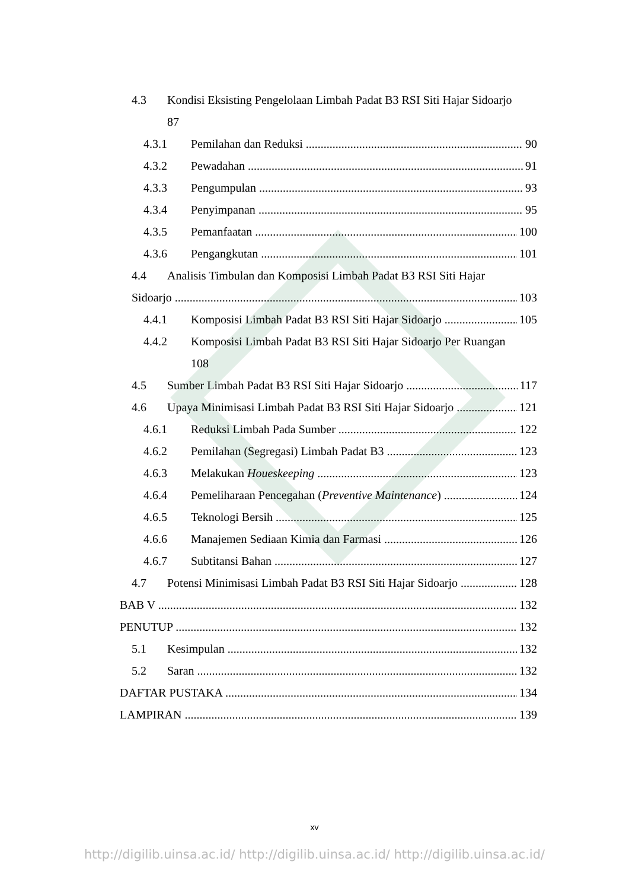4.3 Kondisi Eksisting Pengelolaan Limbah Padat B3 RSI Siti Hajar Sidoarjo
87
4.3.1 Pemilahan dan Reduksi 90
4.3.2 Pewadahan 91
4.3.3 Pengumpulan 93
4.3.4 Penyimpanan 95
4.3.5 Pemanfaatan 100
4.3.6 Pengangkutan 101
4.4 Analisis Timbulan dan Komposisi Limbah Padat B3 RSI Siti Hajar
Sidoarjo 103
4.4.1 Komposisi Limbah Padat B3 RSI Siti Hajar Sidoarjo 105
4.4.2 Komposisi Limbah Padat B3 RSI Siti Hajar Sidoarjo Per Ruangan
108
4.5 Sumber Limbah Padat B3 RSI Siti Hajar Sidoarjo 117
4.6 Upaya Minimisasi Limbah Padat B3 RSI Siti Hajar Sidoarjo 121
4.6.1 Reduksi Limbah Pada Sumber 122
4.6.2 Pemilahan (Segregasi) Limbah Padat B3 123
4.6.3 Melakukan Houeskeeping 123
4.6.4 Pemeliharaan Pencegahan (Preventive Maintenance) 124
4.6.5 Teknologi Bersih 125
4.6.6 Manajemen Sediaan Kimia dan Farmasi 126
4.6.7 Subtitansi Bahan 127
4.7 Potensi Minimisasi Limbah Padat B3 RSI Siti Hajar Sidoarjo 128
BAB V 132
PENUTUP 132
5.1 Kesimpulan 132
5.2 Saran 132
DAFTAR PUSTAKA 134
LAMPIRAN 139
xv
http://digilib.uinsa.ac.id/ http://digilib.uinsa.ac.id/ http://digilib.uinsa.ac.id/